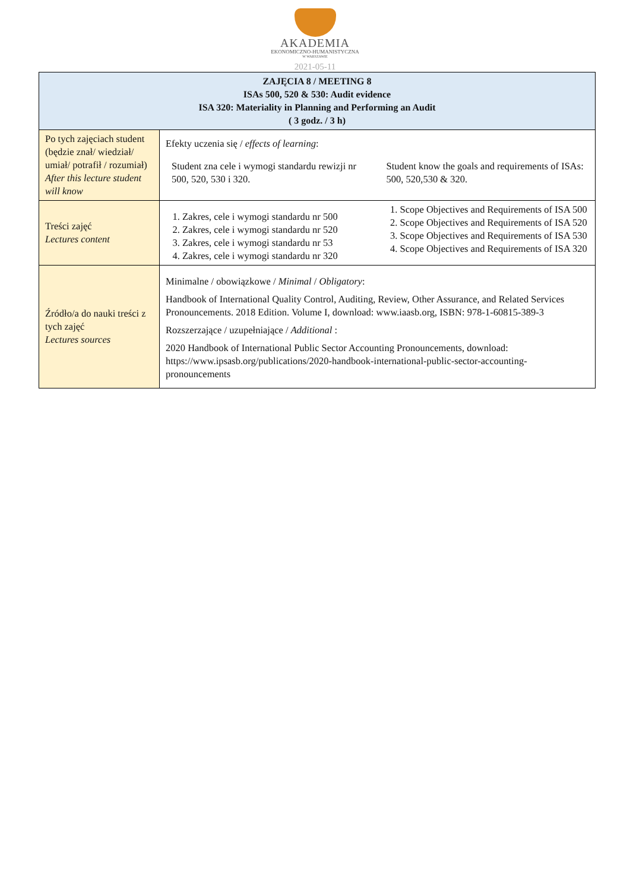AKADEMIA
EKONOMICZNO-HUMANISTYCZNA
W WARSZAWIE
2021-05-11
| ZAJĘCIA 8 / MEETING 8 ISAs 500, 520 & 530: Audit evidence ISA 320: Materiality in Planning and Performing an Audit ( 3 godz. / 3 h) | |
| --- | --- |
| Po tych zajęciach student (będzie znał/ wiedział/ umiał/ potrafił / rozumiał) After this lecture student will know | Efekty uczenia się / effects of learning : Student zna cele i wymogi standardu rewizji nr 500, 520, 530 i 320. Student know the goals and requirements of ISAs: 500, 520,530 & 320. |
| Treści zajęć Lectures content | 1. Zakres, cele i wymogi standardu nr 500 2. Zakres, cele i wymogi standardu nr 520 3. Zakres, cele i wymogi standardu nr 53 4. Zakres, cele i wymogi standardu nr 320 1. Scope Objectives and Requirements of ISA 500 2. Scope Objectives and Requirements of ISA 520 3. Scope Objectives and Requirements of ISA 530 4. Scope Objectives and Requirements of ISA 320 |
| Źródło/a do nauki treści z tych zajęć Lectures sources | Minimalne / obowiązkowe / Minimal / Obligatory : Handbook of International Quality Control, Auditing, Review, Other Assurance, and Related Services Pronouncements. 2018 Edition. Volume I, download: www.iaasb.org, ISBN: 978-1-60815-389-3 Rozszerzające / uzupełniające / Additional : 2020 Handbook of International Public Sector Accounting Pronouncements, download: https://www.ipsasb.org/publications/2020-handbook-international-public-sector-accounting-pronouncements |